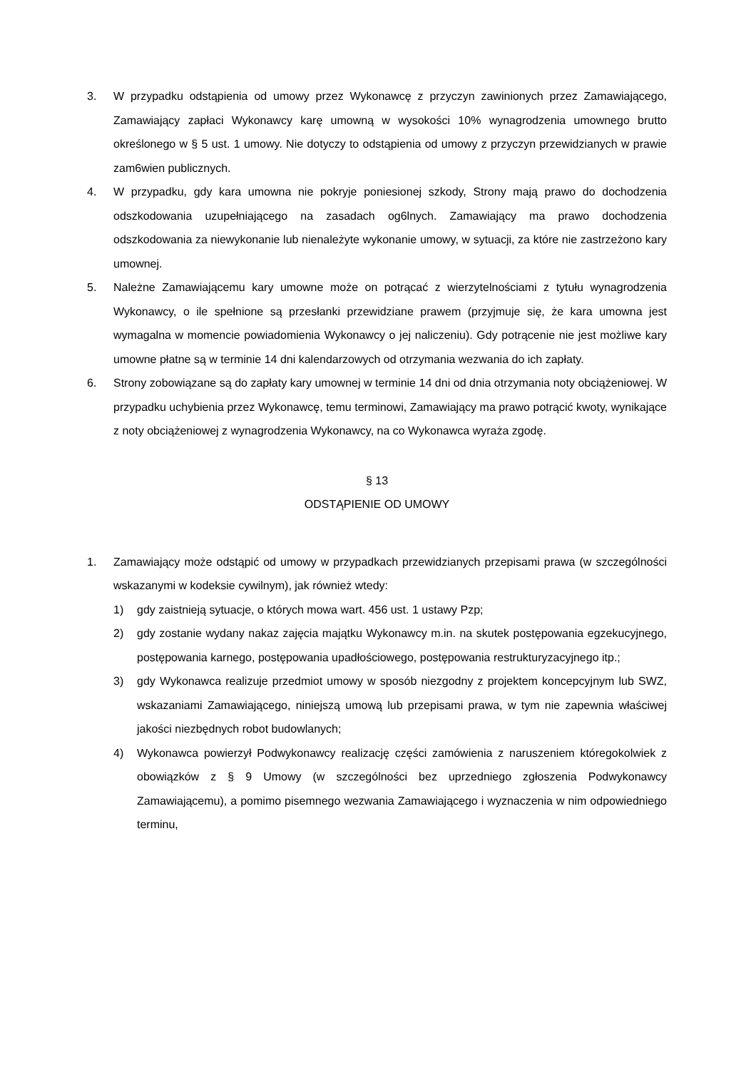3. W przypadku odstąpienia od umowy przez Wykonawcę z przyczyn zawinionych przez Zamawiającego, Zamawiający zapłaci Wykonawcy karę umowną w wysokości 10% wynagrodzenia umownego brutto określonego w § 5 ust. 1 umowy. Nie dotyczy to odstąpienia od umowy z przyczyn przewidzianych w prawie zam6wien publicznych.
4. W przypadku, gdy kara umowna nie pokryje poniesionej szkody, Strony mają prawo do dochodzenia odszkodowania uzupełniającego na zasadach og6lnych. Zamawiający ma prawo dochodzenia odszkodowania za niewykonanie lub nienależyte wykonanie umowy, w sytuacji, za które nie zastrzeżono kary umownej.
5. Należne Zamawiającemu kary umowne może on potrącać z wierzytelnościami z tytułu wynagrodzenia Wykonawcy, o ile spełnione są przesłanki przewidziane prawem (przyjmuje się, że kara umowna jest wymagalna w momencie powiadomienia Wykonawcy o jej naliczeniu). Gdy potrącenie nie jest możliwe kary umowne płatne są w terminie 14 dni kalendarzowych od otrzymania wezwania do ich zapłaty.
6. Strony zobowiązane są do zapłaty kary umownej w terminie 14 dni od dnia otrzymania noty obciążeniowej. W przypadku uchybienia przez Wykonawcę, temu terminowi, Zamawiający ma prawo potrącić kwoty, wynikające z noty obciążeniowej z wynagrodzenia Wykonawcy, na co Wykonawca wyraża zgodę.
§ 13
ODSTĄPIENIE OD UMOWY
1. Zamawiający może odstąpić od umowy w przypadkach przewidzianych przepisami prawa (w szczególności wskazanymi w kodeksie cywilnym), jak również wtedy:
1) gdy zaistnieją sytuacje, o których mowa wart. 456 ust. 1 ustawy Pzp;
2) gdy zostanie wydany nakaz zajęcia majątku Wykonawcy m.in. na skutek postępowania egzekucyjnego, postępowania karnego, postępowania upadłościowego, postępowania restrukturyzacyjnego itp.;
3) gdy Wykonawca realizuje przedmiot umowy w sposób niezgodny z projektem koncepcyjnym lub SWZ, wskazaniami Zamawiającego, niniejszą umową lub przepisami prawa, w tym nie zapewnia właściwej jakości niezbędnych robot budowlanych;
4) Wykonawca powierzył Podwykonawcy realizację części zamówienia z naruszeniem któregokolwiek z obowiązków z § 9 Umowy (w szczególności bez uprzedniego zgłoszenia Podwykonawcy Zamawiającemu), a pomimo pisemnego wezwania Zamawiającego i wyznaczenia w nim odpowiedniego terminu,